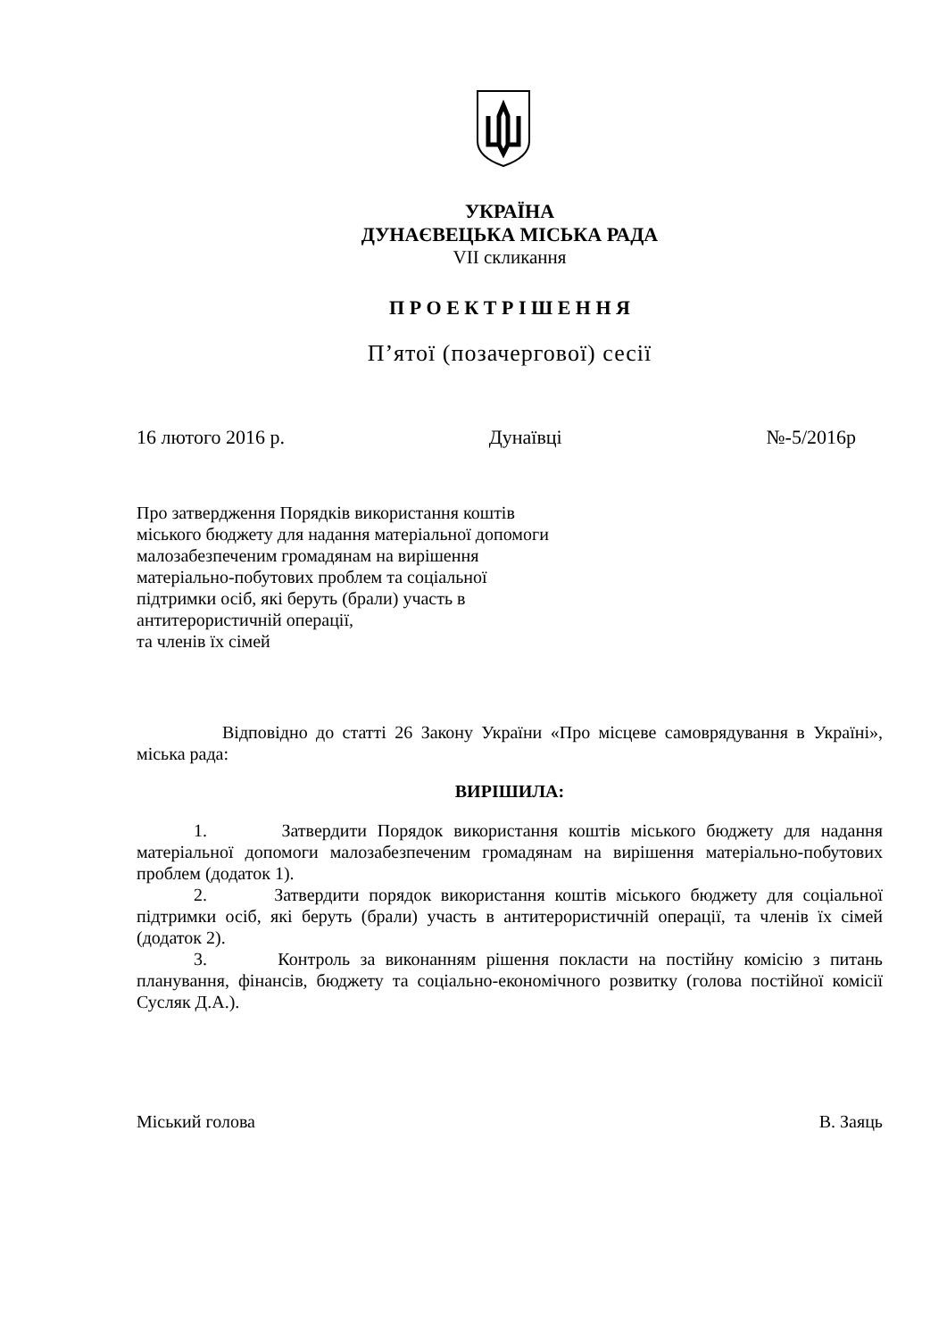УКРАЇНА
ДУНАЄВЕЦЬКА МІСЬКА РАДА
VII скликання
П Р О Е К Т Р І Ш Е Н Н Я
П’ятої (позачергової) сесії
16 лютого 2016 р. Дунаївці №-5/2016р
Про затвердження Порядків використання коштів
міського бюджету для надання матеріальної допомоги
малозабезпеченим громадянам на вирішення
матеріально-побутових проблем та соціальної
підтримки осіб, які беруть (брали) участь в
антитерористичній операції,
та членів їх сімей
Відповідно до статті 26 Закону України «Про місцеве самоврядування в Україні», міська рада:
ВИРІШИЛА:
1. Затвердити Порядок використання коштів міського бюджету для надання матеріальної допомоги малозабезпеченим громадянам на вирішення матеріально-побутових проблем (додаток 1).
2. Затвердити порядок використання коштів міського бюджету для соціальної підтримки осіб, які беруть (брали) участь в антитерористичній операції, та членів їх сімей (додаток 2).
3. Контроль за виконанням рішення покласти на постійну комісію з питань планування, фінансів, бюджету та соціально-економічного розвитку (голова постійної комісії Сусляк Д.А.).
Міський голова В. Заяць